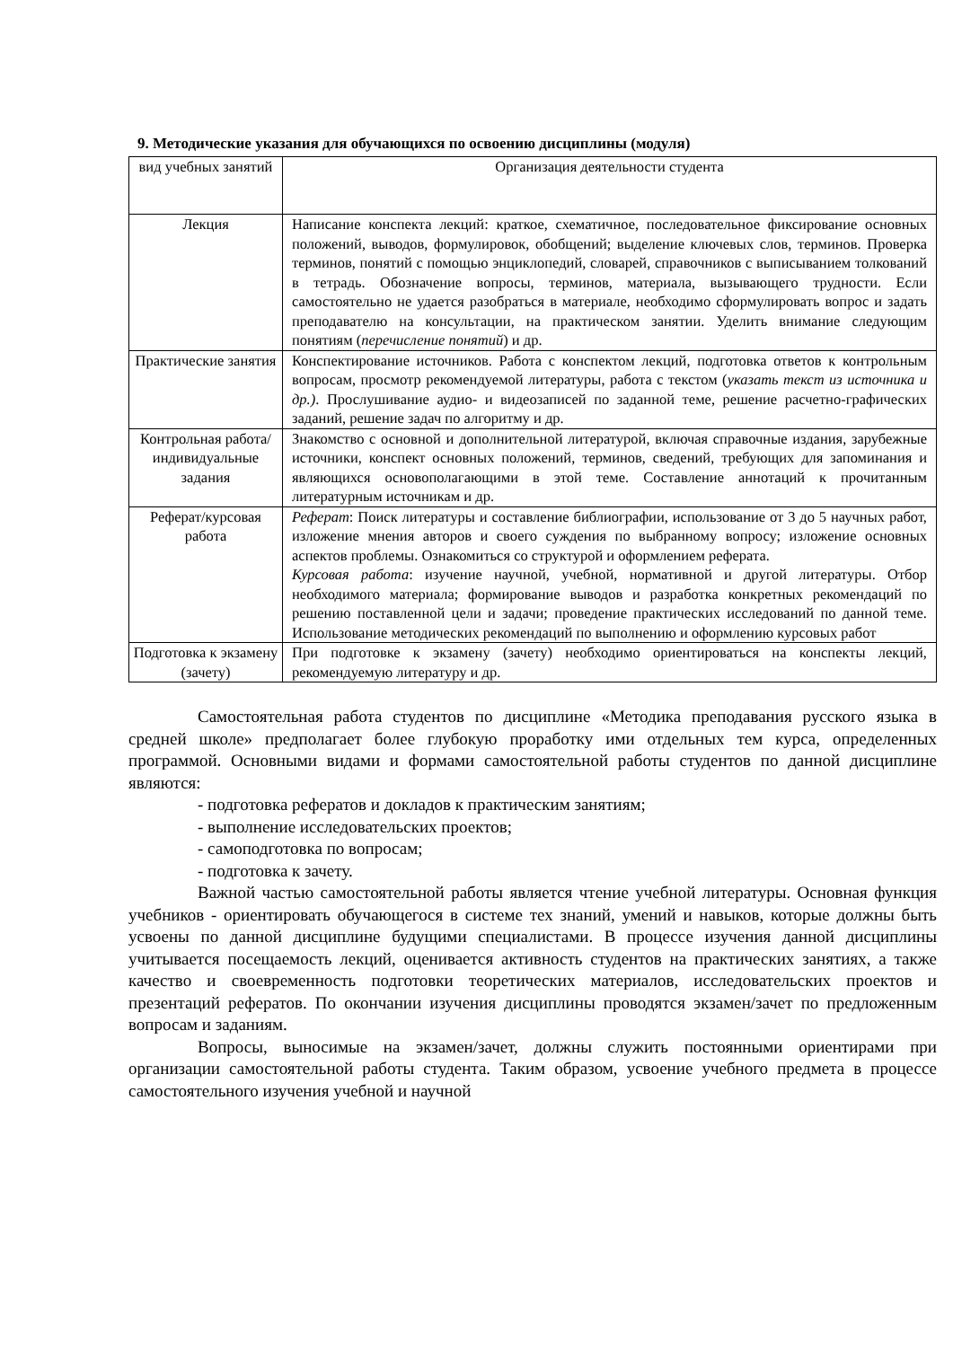9. Методические указания для обучающихся по освоению дисциплины (модуля)
| вид учебных занятий | Организация деятельности студента |
| Лекция | Написание конспекта лекций: краткое, схематичное, последовательное фиксирование основных положений, выводов, формулировок, обобщений; выделение ключевых слов, терминов. Проверка терминов, понятий с помощью энциклопедий, словарей, справочников с выписыванием толкований в тетрадь. Обозначение вопросы, терминов, материала, вызывающего трудности. Если самостоятельно не удается разобраться в материале, необходимо сформулировать вопрос и задать преподавателю на консультации, на практическом занятии. Уделить внимание следующим понятиям ( перечисление понятий ) и др. |
| Практические занятия | Конспектирование источников. Работа с конспектом лекций, подготовка ответов к контрольным вопросам, просмотр рекомендуемой литературы, работа с текстом ( указать текст из источника и др.) . Прослушивание аудио- и видеозаписей по заданной теме, решение расчетно-графических заданий, решение задач по алгоритму и др. |
| Контрольная работа/индивидуальные задания | Знакомство с основной и дополнительной литературой, включая справочные издания, зарубежные источники, конспект основных положений, терминов, сведений, требующих для запоминания и являющихся основополагающими в этой теме. Составление аннотаций к прочитанным литературным источникам и др. |
| Реферат/курсовая работа | Реферат : Поиск литературы и составление библиографии, использование от 3 до 5 научных работ, изложение мнения авторов и своего суждения по выбранному вопросу; изложение основных аспектов проблемы. Ознакомиться со структурой и оформлением реферата. Курсовая работа : изучение научной, учебной, нормативной и другой литературы. Отбор необходимого материала; формирование выводов и разработка конкретных рекомендаций по решению поставленной цели и задачи; проведение практических исследований по данной теме. Использование методических рекомендаций по выполнению и оформлению курсовых работ |
| Подготовка к экзамену (зачету) | При подготовке к экзамену (зачету) необходимо ориентироваться на конспекты лекций, рекомендуемую литературу и др. |
Самостоятельная работа студентов по дисциплине «Методика преподавания русского языка в средней школе» предполагает более глубокую проработку ими отдельных тем курса, определенных программой. Основными видами и формами самостоятельной работы студентов по данной дисциплине являются:
- подготовка рефератов и докладов к практическим занятиям;
- выполнение исследовательских проектов;
- самоподготовка по вопросам;
- подготовка к зачету.
Важной частью самостоятельной работы является чтение учебной литературы. Основная функция учебников - ориентировать обучающегося в системе тех знаний, умений и навыков, которые должны быть усвоены по данной дисциплине будущими специалистами. В процессе изучения данной дисциплины учитывается посещаемость лекций, оценивается активность студентов на практических занятиях, а также качество и своевременность подготовки теоретических материалов, исследовательских проектов и презентаций рефератов. По окончании изучения дисциплины проводятся экзамен/зачет по предложенным вопросам и заданиям.
Вопросы, выносимые на экзамен/зачет, должны служить постоянными ориентирами при организации самостоятельной работы студента. Таким образом, усвоение учебного предмета в процессе самостоятельного изучения учебной и научной